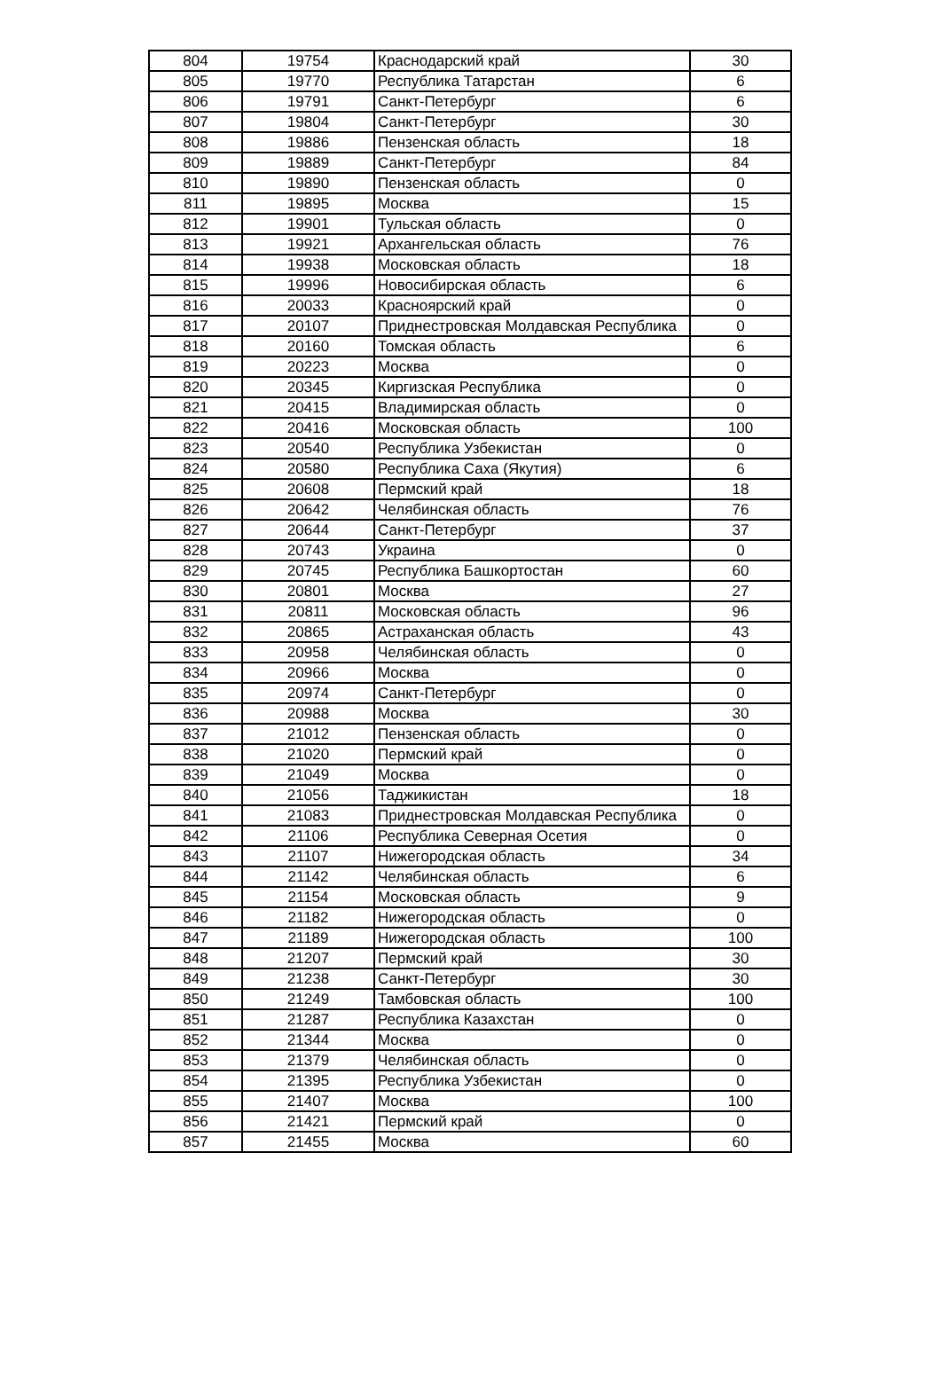| 804 | 19754 | Краснодарский край | 30 |
| 805 | 19770 | Республика Татарстан | 6 |
| 806 | 19791 | Санкт-Петербург | 6 |
| 807 | 19804 | Санкт-Петербург | 30 |
| 808 | 19886 | Пензенская область | 18 |
| 809 | 19889 | Санкт-Петербург | 84 |
| 810 | 19890 | Пензенская область | 0 |
| 811 | 19895 | Москва | 15 |
| 812 | 19901 | Тульская область | 0 |
| 813 | 19921 | Архангельская область | 76 |
| 814 | 19938 | Московская область | 18 |
| 815 | 19996 | Новосибирская область | 6 |
| 816 | 20033 | Красноярский край | 0 |
| 817 | 20107 | Приднестровская Молдавская Республика | 0 |
| 818 | 20160 | Томская область | 6 |
| 819 | 20223 | Москва | 0 |
| 820 | 20345 | Киргизская Республика | 0 |
| 821 | 20415 | Владимирская область | 0 |
| 822 | 20416 | Московская область | 100 |
| 823 | 20540 | Республика Узбекистан | 0 |
| 824 | 20580 | Республика Саха (Якутия) | 6 |
| 825 | 20608 | Пермский край | 18 |
| 826 | 20642 | Челябинская область | 76 |
| 827 | 20644 | Санкт-Петербург | 37 |
| 828 | 20743 | Украина | 0 |
| 829 | 20745 | Республика Башкортостан | 60 |
| 830 | 20801 | Москва | 27 |
| 831 | 20811 | Московская область | 96 |
| 832 | 20865 | Астраханская область | 43 |
| 833 | 20958 | Челябинская область | 0 |
| 834 | 20966 | Москва | 0 |
| 835 | 20974 | Санкт-Петербург | 0 |
| 836 | 20988 | Москва | 30 |
| 837 | 21012 | Пензенская область | 0 |
| 838 | 21020 | Пермский край | 0 |
| 839 | 21049 | Москва | 0 |
| 840 | 21056 | Таджикистан | 18 |
| 841 | 21083 | Приднестровская Молдавская Республика | 0 |
| 842 | 21106 | Республика Северная Осетия | 0 |
| 843 | 21107 | Нижегородская область | 34 |
| 844 | 21142 | Челябинская область | 6 |
| 845 | 21154 | Московская область | 9 |
| 846 | 21182 | Нижегородская область | 0 |
| 847 | 21189 | Нижегородская область | 100 |
| 848 | 21207 | Пермский край | 30 |
| 849 | 21238 | Санкт-Петербург | 30 |
| 850 | 21249 | Тамбовская область | 100 |
| 851 | 21287 | Республика Казахстан | 0 |
| 852 | 21344 | Москва | 0 |
| 853 | 21379 | Челябинская область | 0 |
| 854 | 21395 | Республика Узбекистан | 0 |
| 855 | 21407 | Москва | 100 |
| 856 | 21421 | Пермский край | 0 |
| 857 | 21455 | Москва | 60 |